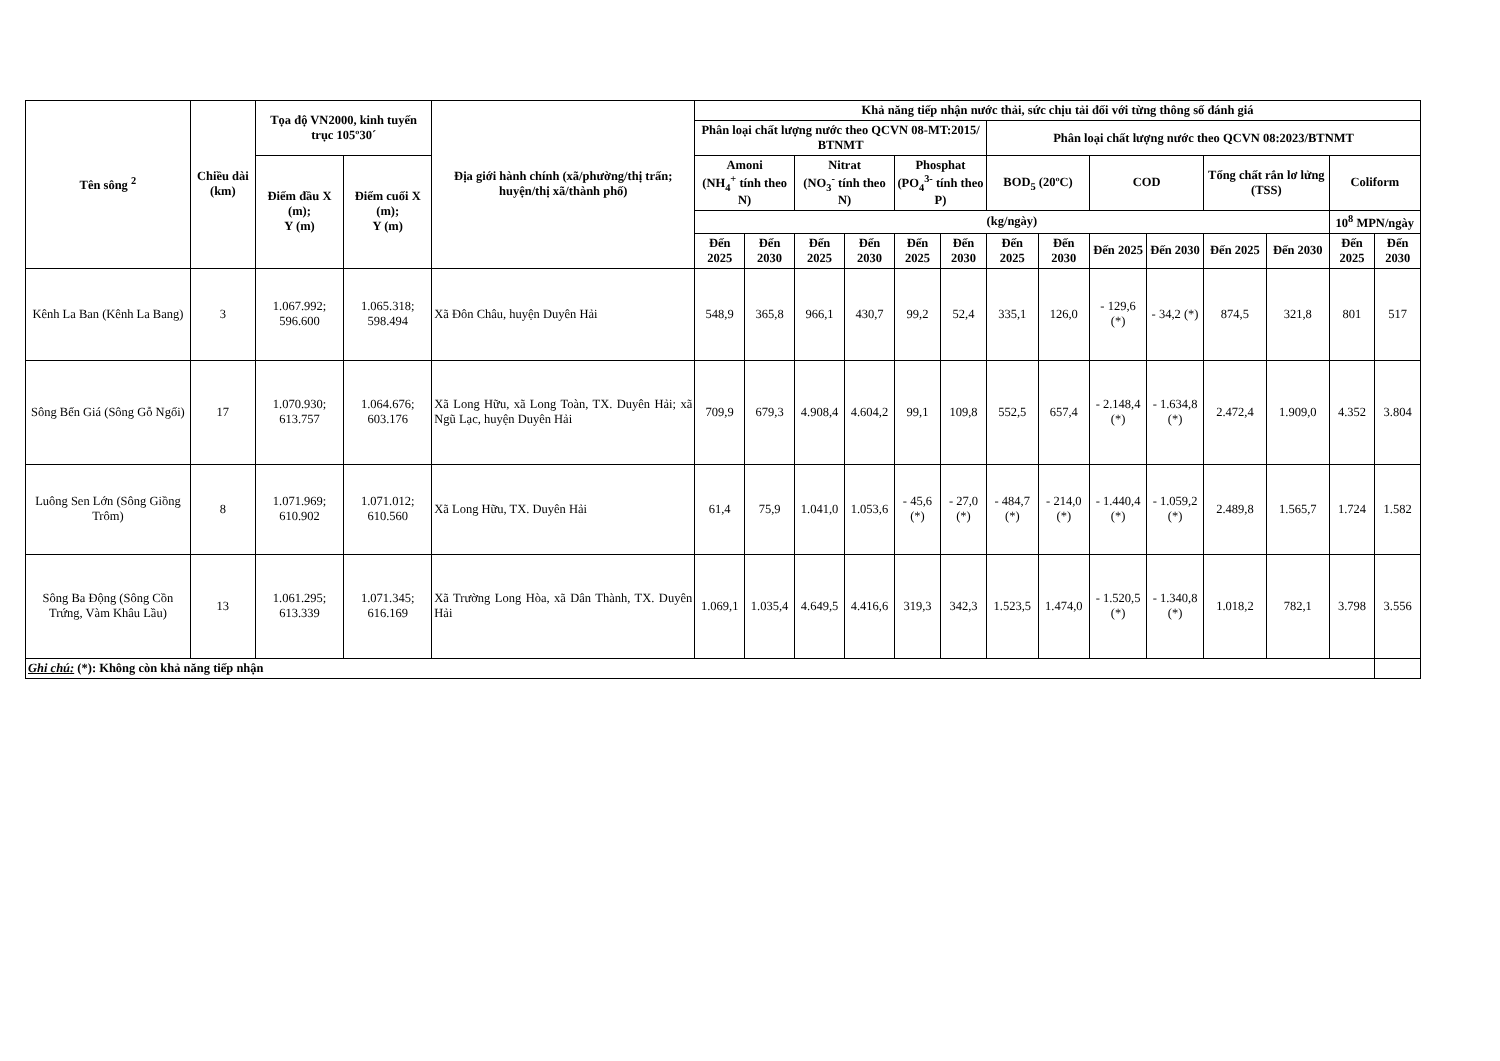| Tên sông <sup>2</sup> | Chiều dài (km) | Tọa độ VN2000, kinh tuyến trục 105º30´ | | Địa giới hành chính (xã/phường/thị trấn; huyện/thị xã/thành phố) | Khả năng tiếp nhận nước thải, sức chịu tải đối với từng thông số đánh giá | | | | | | | | | | | | | |
| --- | --- | --- | --- | --- | --- | --- | --- | --- | --- | --- | --- | --- | --- | --- | --- | --- | --- | --- |
| | | | | | Phân loại chất lượng nước theo QCVN 08-MT:2015/ BTNMT | | | | | | Phân loại chất lượng nước theo QCVN 08:2023/BTNMT | | | | | | | |
| | | Điểm đầu X (m); Y (m) | Điểm cuối X (m); Y (m) | | Amoni (NH<sub>4</sub><sup>+</sup> tính theo N) | | Nitrat (NO<sub>3</sub><sup>-</sup> tính theo N) | | Phosphat (PO<sub>4</sub><sup>3-</sup> tính theo P) | | BOD<sub>5</sub> (20ºC) | | COD | | Tổng chất rắn lơ lửng (TSS) | | Coliform | |
| | | | | | (kg/ngày) | | | | | | | | | | | | 10<sup>8</sup> MPN/ngày | |
| | | | | | Đến 2025 | Đến 2030 | Đến 2025 | Đến 2030 | Đến 2025 | Đến 2030 | Đến 2025 | Đến 2030 | Đến 2025 | Đến 2030 | Đến 2025 | Đến 2030 | Đến 2025 | Đến 2030 |
| Kênh La Ban (Kênh La Bang) | 3 | 1.067.992; 596.600 | 1.065.318; 598.494 | Xã Đôn Châu, huyện Duyên Hải | 548,9 | 365,8 | 966,1 | 430,7 | 99,2 | 52,4 | 335,1 | 126,0 | - 129,6 (*) | - 34,2 (*) | 874,5 | 321,8 | 801 | 517 |
| Sông Bến Giá (Sông Gỗ Ngổi) | 17 | 1.070.930; 613.757 | 1.064.676; 603.176 | Xã Long Hữu, xã Long Toàn, TX. Duyên Hải; xã Ngũ Lạc, huyện Duyên Hải | 709,9 | 679,3 | 4.908,4 | 4.604,2 | 99,1 | 109,8 | 552,5 | 657,4 | - 2.148,4 (*) | - 1.634,8 (*) | 2.472,4 | 1.909,0 | 4.352 | 3.804 |
| Luông Sen Lớn (Sông Giồng Trôm) | 8 | 1.071.969; 610.902 | 1.071.012; 610.560 | Xã Long Hữu, TX. Duyên Hải | 61,4 | 75,9 | 1.041,0 | 1.053,6 | - 45,6 (*) | - 27,0 (*) | - 484,7 (*) | - 214,0 (*) | - 1.440,4 (*) | - 1.059,2 (*) | 2.489,8 | 1.565,7 | 1.724 | 1.582 |
| Sông Ba Động (Sông Cồn Trứng, Vàm Khâu Lầu) | 13 | 1.061.295; 613.339 | 1.071.345; 616.169 | Xã Trường Long Hòa, xã Dân Thành, TX. Duyên Hải | 1.069,1 | 1.035,4 | 4.649,5 | 4.416,6 | 319,3 | 342,3 | 1.523,5 | 1.474,0 | - 1.520,5 (*) | - 1.340,8 (*) | 1.018,2 | 782,1 | 3.798 | 3.556 |
| Ghi chú: (*): Không còn khả năng tiếp nhận | | | | | | | | | | | | | | | | | | |